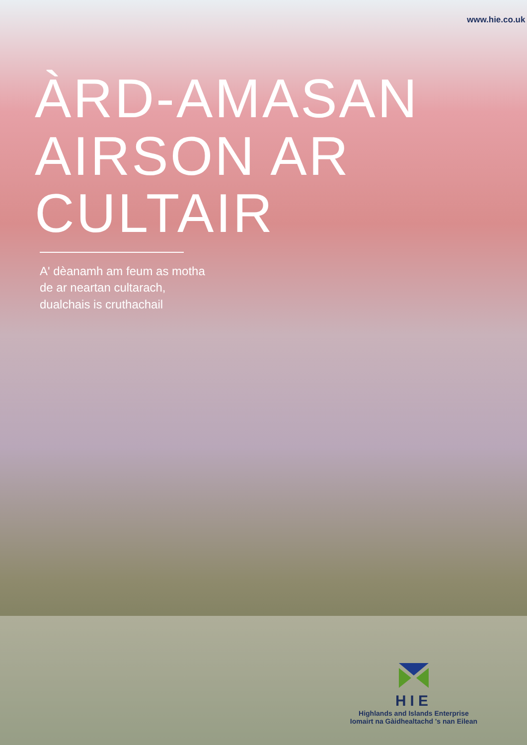www.hie.co.uk
ÀRD-AMASAN
AIRSON AR
CULTAIR
A' dèanamh am feum as motha de ar neartan cultarach, dualchais is cruthachail
HIE
Highlands and Islands Enterprise
Iomairt na Gàidhealtachd 's nan Eilean